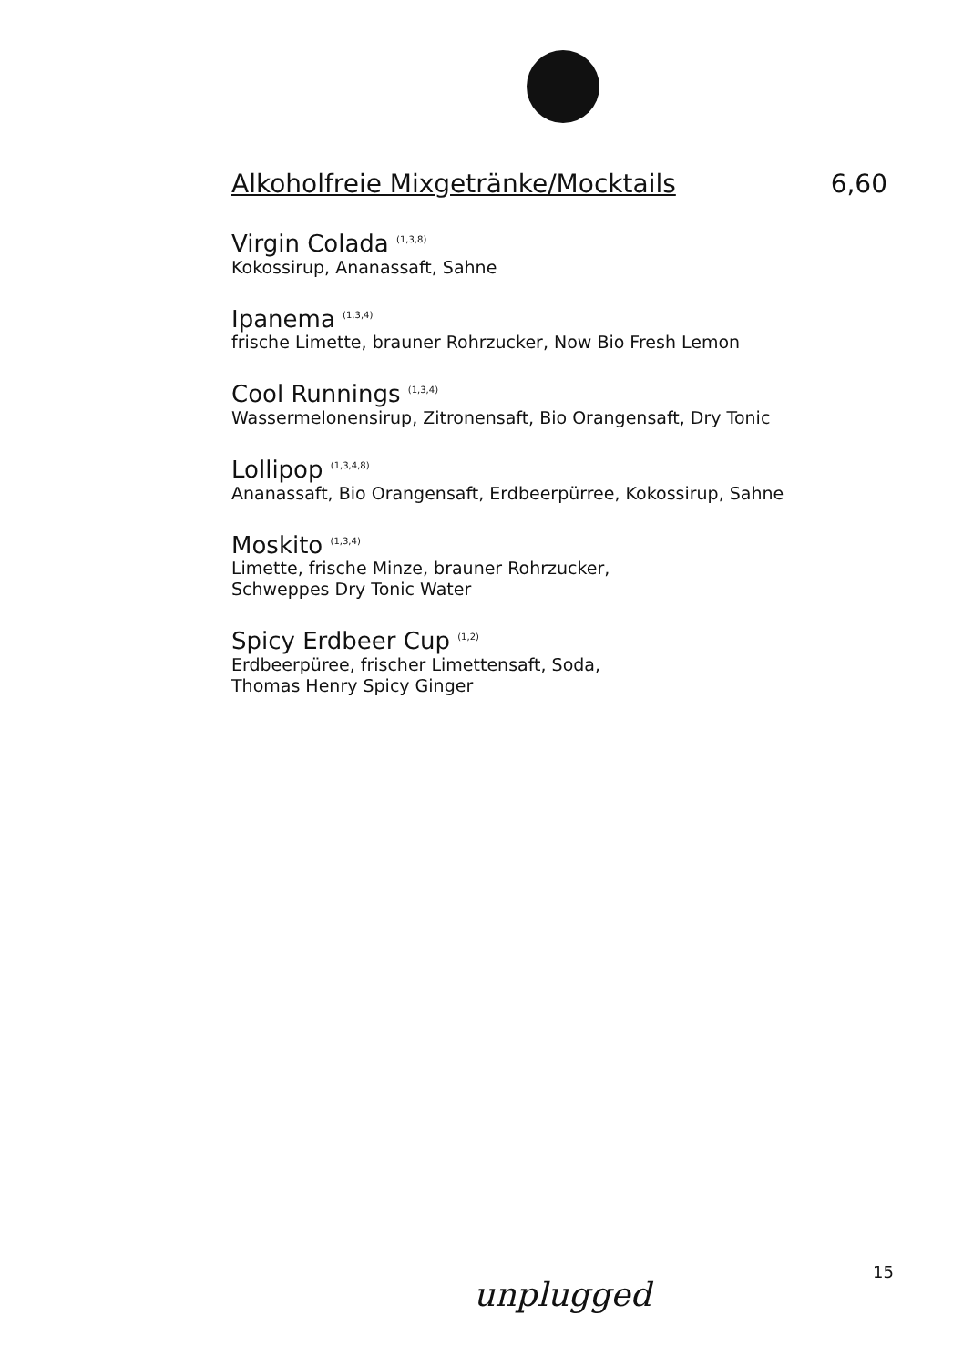Alkoholfreie Mixgetränke/Mocktails 6,60
Virgin Colada <sup>(1,3,8)</sup>
Kokossirup, Ananassaft, Sahne
Ipanema <sup>(1,3,4)</sup>
frische Limette, brauner Rohrzucker, Now Bio Fresh Lemon
Cool Runnings <sup>(1,3,4)</sup>
Wassermelonensirup, Zitronensaft, Bio Orangensaft, Dry Tonic
Lollipop <sup>(1,3,4,8)</sup>
Ananassaft, Bio Orangensaft, Erdbeerpürree, Kokossirup, Sahne
Moskito <sup>(1,3,4)</sup>
Limette, frische Minze, brauner Rohrzucker,
Schweppes Dry Tonic Water
Spicy Erdbeer Cup <sup>(1,2)</sup>
Erdbeerpüree, frischer Limettensaft, Soda,
Thomas Henry Spicy Ginger
15
unplugged